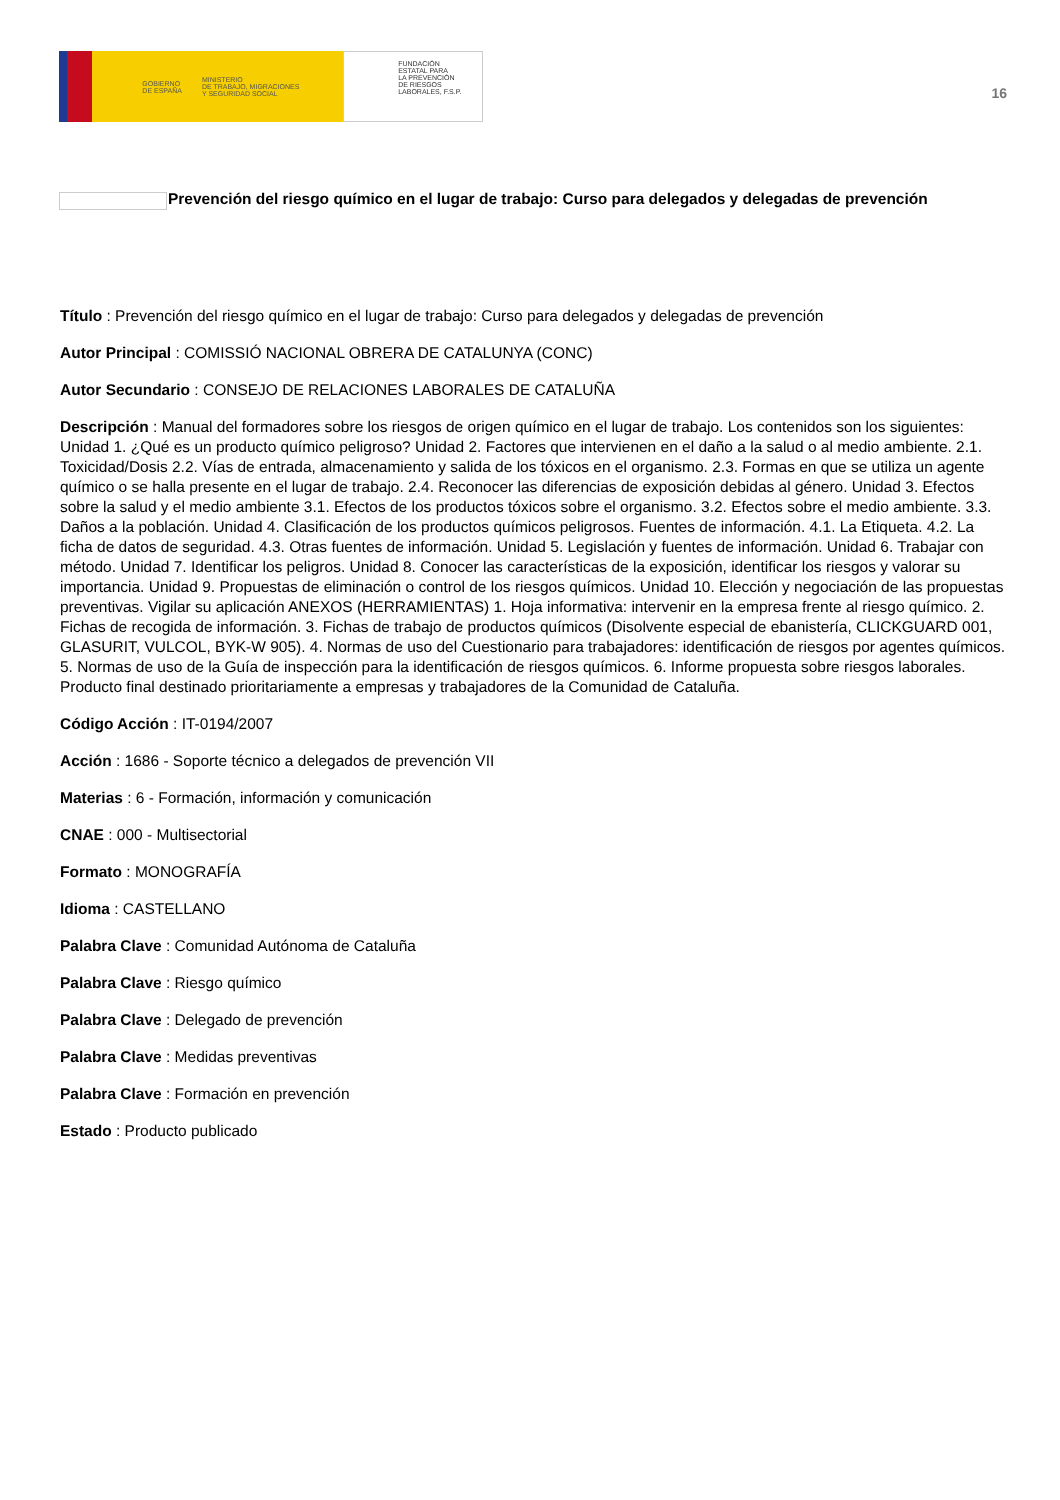GOBIERNO
DE ESPAÑA MINISTERIO
DE TRABAJO, MIGRACIONES
Y SEGURIDAD SOCIAL
FUNDACIÓN
ESTATAL PARA
LA PREVENCIÓN
DE RIESGOS
LABORALES, F.S.P.
16
Prevención del riesgo químico en el lugar de trabajo: Curso para delegados y delegadas de prevención
Título : Prevención del riesgo químico en el lugar de trabajo: Curso para delegados y delegadas de prevención
Autor Principal : COMISSIÓ NACIONAL OBRERA DE CATALUNYA (CONC)
Autor Secundario : CONSEJO DE RELACIONES LABORALES DE CATALUÑA
Descripción : Manual del formadores sobre los riesgos de origen químico en el lugar de trabajo. Los contenidos son los siguientes: Unidad 1. ¿Qué es un producto químico peligroso? Unidad 2. Factores que intervienen en el daño a la salud o al medio ambiente. 2.1. Toxicidad/Dosis 2.2. Vías de entrada, almacenamiento y salida de los tóxicos en el organismo. 2.3. Formas en que se utiliza un agente químico o se halla presente en el lugar de trabajo. 2.4. Reconocer las diferencias de exposición debidas al género. Unidad 3. Efectos sobre la salud y el medio ambiente 3.1. Efectos de los productos tóxicos sobre el organismo. 3.2. Efectos sobre el medio ambiente. 3.3. Daños a la población. Unidad 4. Clasificación de los productos químicos peligrosos. Fuentes de información. 4.1. La Etiqueta. 4.2. La ficha de datos de seguridad. 4.3. Otras fuentes de información. Unidad 5. Legislación y fuentes de información. Unidad 6. Trabajar con método. Unidad 7. Identificar los peligros. Unidad 8. Conocer las características de la exposición, identificar los riesgos y valorar su importancia. Unidad 9. Propuestas de eliminación o control de los riesgos químicos. Unidad 10. Elección y negociación de las propuestas preventivas. Vigilar su aplicación ANEXOS (HERRAMIENTAS) 1. Hoja informativa: intervenir en la empresa frente al riesgo químico. 2. Fichas de recogida de información. 3. Fichas de trabajo de productos químicos (Disolvente especial de ebanistería, CLICKGUARD 001, GLASURIT, VULCOL, BYK-W 905). 4. Normas de uso del Cuestionario para trabajadores: identificación de riesgos por agentes químicos. 5. Normas de uso de la Guía de inspección para la identificación de riesgos químicos. 6. Informe propuesta sobre riesgos laborales. Producto final destinado prioritariamente a empresas y trabajadores de la Comunidad de Cataluña.
Código Acción : IT-0194/2007
Acción : 1686 - Soporte técnico a delegados de prevención VII
Materias : 6 - Formación, información y comunicación
CNAE : 000 - Multisectorial
Formato : MONOGRAFÍA
Idioma : CASTELLANO
Palabra Clave : Comunidad Autónoma de Cataluña
Palabra Clave : Riesgo químico
Palabra Clave : Delegado de prevención
Palabra Clave : Medidas preventivas
Palabra Clave : Formación en prevención
Estado : Producto publicado